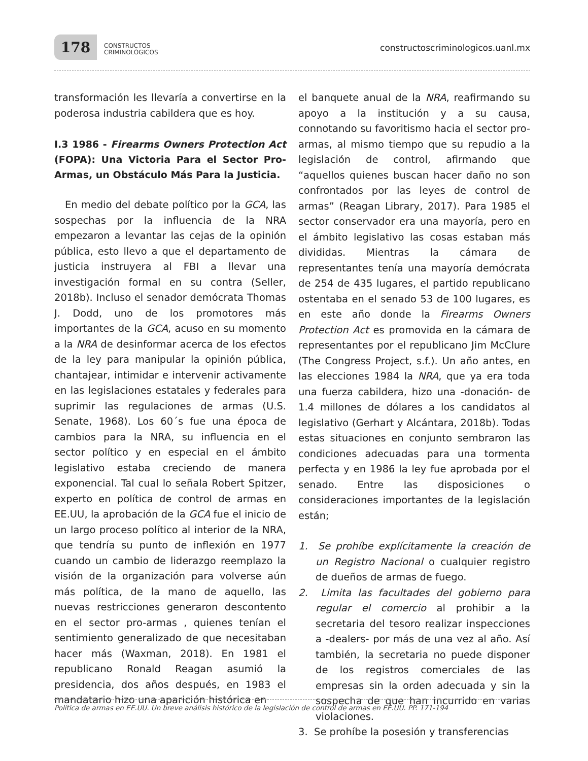178
CONSTRUCTOS
CRIMINOLÓGICOS
constructoscriminologicos.uanl.mx
transformación les llevaría a convertirse en la poderosa industria cabildera que es hoy.
I.3 1986 - Firearms Owners Protection Act (FOPA): Una Victoria Para el Sector Pro-Armas, un Obstáculo Más Para la Justicia.
En medio del debate político por la GCA, las sospechas por la influencia de la NRA empezaron a levantar las cejas de la opinión pública, esto llevo a que el departamento de justicia instruyera al FBI a llevar una investigación formal en su contra (Seller, 2018b). Incluso el senador demócrata Thomas J. Dodd, uno de los promotores más importantes de la GCA, acuso en su momento a la NRA de desinformar acerca de los efectos de la ley para manipular la opinión pública, chantajear, intimidar e intervenir activamente en las legislaciones estatales y federales para suprimir las regulaciones de armas (U.S. Senate, 1968). Los 60´s fue una época de cambios para la NRA, su influencia en el sector político y en especial en el ámbito legislativo estaba creciendo de manera exponencial. Tal cual lo señala Robert Spitzer, experto en política de control de armas en EE.UU, la aprobación de la GCA fue el inicio de un largo proceso político al interior de la NRA, que tendría su punto de inflexión en 1977 cuando un cambio de liderazgo reemplazo la visión de la organización para volverse aún más política, de la mano de aquello, las nuevas restricciones generaron descontento en el sector pro-armas , quienes tenían el sentimiento generalizado de que necesitaban hacer más (Waxman, 2018). En 1981 el republicano Ronald Reagan asumió la presidencia, dos años después, en 1983 el mandatario hizo una aparición histórica en
el banquete anual de la NRA, reafirmando su apoyo a la institución y a su causa, connotando su favoritismo hacia el sector pro-armas, al mismo tiempo que su repudio a la legislación de control, afirmando que “aquellos quienes buscan hacer daño no son confrontados por las leyes de control de armas” (Reagan Library, 2017). Para 1985 el sector conservador era una mayoría, pero en el ámbito legislativo las cosas estaban más divididas. Mientras la cámara de representantes tenía una mayoría demócrata de 254 de 435 lugares, el partido republicano ostentaba en el senado 53 de 100 lugares, es en este año donde la Firearms Owners Protection Act es promovida en la cámara de representantes por el republicano Jim McClure (The Congress Project, s.f.). Un año antes, en las elecciones 1984 la NRA, que ya era toda una fuerza cabildera, hizo una -donación- de 1.4 millones de dólares a los candidatos al legislativo (Gerhart y Alcántara, 2018b). Todas estas situaciones en conjunto sembraron las condiciones adecuadas para una tormenta perfecta y en 1986 la ley fue aprobada por el senado. Entre las disposiciones o consideraciones importantes de la legislación están;
1. Se prohíbe explícitamente la creación de un Registro Nacional o cualquier registro de dueños de armas de fuego.
2. Limita las facultades del gobierno para regular el comercio al prohibir a la secretaria del tesoro realizar inspecciones a -dealers- por más de una vez al año. Así también, la secretaria no puede disponer de los registros comerciales de las empresas sin la orden adecuada y sin la sospecha de que han incurrido en varias violaciones.
3. Se prohíbe la posesión y transferencias
Política de armas en EE.UU. Un breve análisis histórico de la legislación de control de armas en EE.UU. PP. 171-194